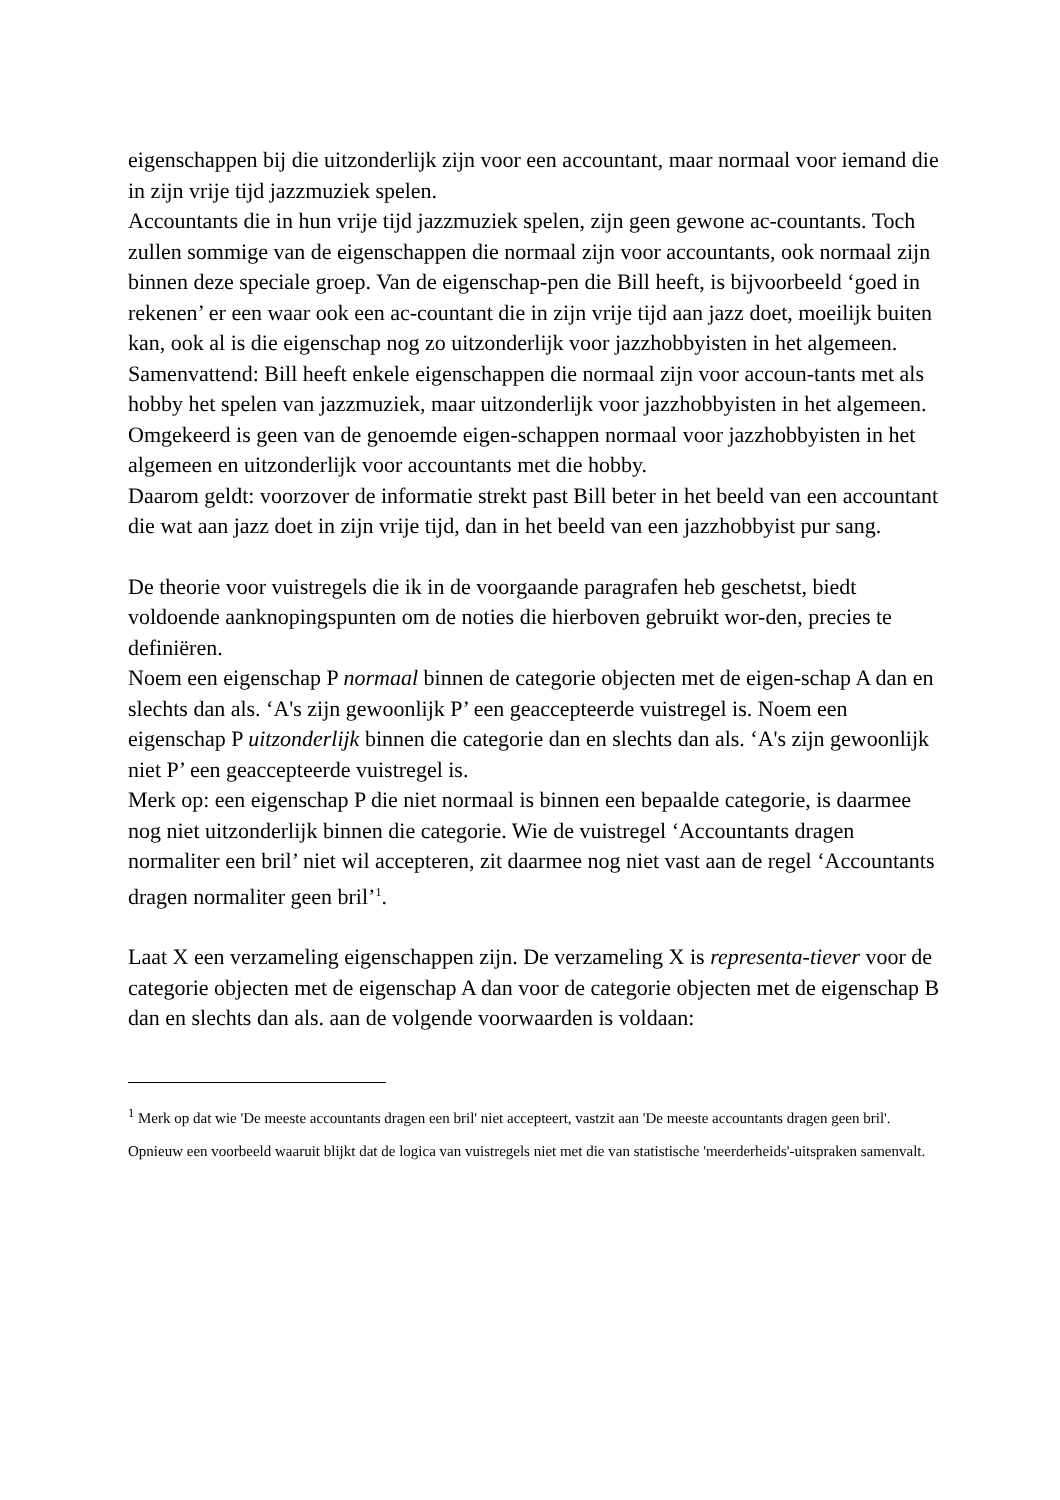eigenschappen bij die uitzonderlijk zijn voor een accountant, maar normaal voor iemand die in zijn vrije tijd jazzmuziek spelen.
Accountants die in hun vrije tijd jazzmuziek spelen, zijn geen gewone ac-countants. Toch zullen sommige van de eigenschappen die normaal zijn voor accountants, ook normaal zijn binnen deze speciale groep. Van de eigenschap-pen die Bill heeft, is bijvoorbeeld ‘goed in rekenen’ er een waar ook een ac-countant die in zijn vrije tijd aan jazz doet, moeilijk buiten kan, ook al is die eigenschap nog zo uitzonderlijk voor jazzhobbyisten in het algemeen.
Samenvattend: Bill heeft enkele eigenschappen die normaal zijn voor accoun-tants met als hobby het spelen van jazzmuziek, maar uitzonderlijk voor jazzhobbyisten in het algemeen. Omgekeerd is geen van de genoemde eigen-schappen normaal voor jazzhobbyisten in het algemeen en uitzonderlijk voor accountants met die hobby.
Daarom geldt: voorzover de informatie strekt past Bill beter in het beeld van een accountant die wat aan jazz doet in zijn vrije tijd, dan in het beeld van een jazzhobbyist pur sang.
De theorie voor vuistregels die ik in de voorgaande paragrafen heb geschetst, biedt voldoende aanknopingspunten om de noties die hierboven gebruikt wor-den, precies te definiëren.
Noem een eigenschap P normaal binnen de categorie objecten met de eigen-schap A dan en slechts dan als. ‘A's zijn gewoonlijk P’ een geaccepteerde vuistregel is. Noem een eigenschap P uitzonderlijk binnen die categorie dan en slechts dan als. ‘A's zijn gewoonlijk niet P’ een geaccepteerde vuistregel is.
Merk op: een eigenschap P die niet normaal is binnen een bepaalde categorie, is daarmee nog niet uitzonderlijk binnen die categorie. Wie de vuistregel ‘Accountants dragen normaliter een bril’ niet wil accepteren, zit daarmee nog niet vast aan de regel ‘Accountants dragen normaliter geen bril’<sup>1</sup>.
Laat X een verzameling eigenschappen zijn. De verzameling X is representa-tiever voor de categorie objecten met de eigenschap A dan voor de categorie objecten met de eigenschap B dan en slechts dan als. aan de volgende voorwaarden is voldaan:
<sup>1</sup> Merk op dat wie 'De meeste accountants dragen een bril' niet accepteert, vastzit aan 'De meeste accountants dragen geen bril'. Opnieuw een voorbeeld waaruit blijkt dat de logica van vuistregels niet met die van statistische 'meerderheids'-uitspraken samenvalt.